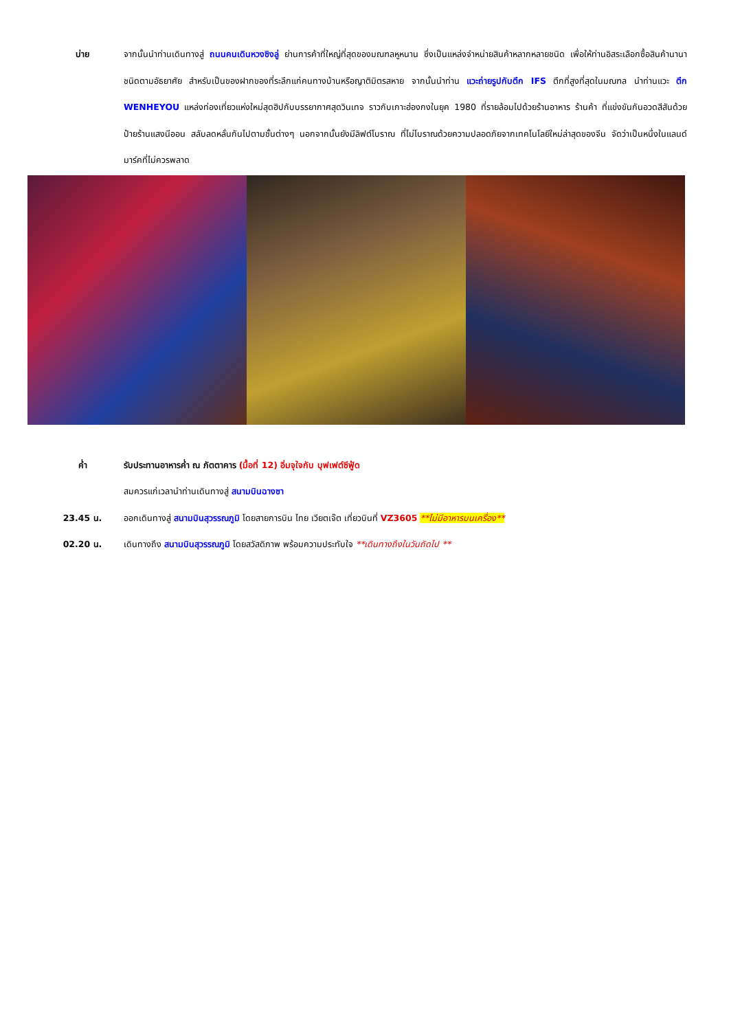บ่าย จากนั้นนำท่านเดินทางสู่ ถนนคนเดินหวงซิงลู่ ย่านการค้าที่ใหญ่ที่สุดของมณฑลหูหนาน ซึ่งเป็นแหล่งจำหน่ายสินค้าหลากหลายชนิด เพื่อให้ท่านอิสระเลือกซื้อสินค้านานาชนิดตามอัธยาศัย สำหรับเป็นของฝากของที่ระลึกแก่คนทางบ้านหรือญาติมิตรสหาย จากนั้นนำท่าน แวะถ่ายรูปกับตึก IFS ตึกที่สูงที่สุดในมณฑล นำท่านแวะ ตึก WENHEYOU แหล่งท่องเที่ยวแห่งใหม่สุดฮิปกับบรรยากาศสุดวินเทจ ราวกับเกาะฮ่องกงในยุค 1980 ที่รายล้อมไปด้วยร้านอาหาร ร้านค้า ที่แข่งขันกันอวดสีสันด้วยป้ายร้านแสงนีออน สลับลดหลั่นกันไปตามชั้นต่างๆ นอกจากนั้นยังมีลิฟต์โบราณ ที่ไม่โบราณด้วยความปลอดภัยจากเทคโนโลยีใหม่ล่าสุดของจีน จัดว่าเป็นหนึ่งในแลนด์มาร์คที่ไม่ควรพลาด
ค่ำ รับประทานอาหารค่ำ ณ ภัตตาคาร (มื้อที่ 12) อิ่มจุใจกับ บุฟเฟต์ซีฟู้ด
สมควรแก่เวลานำท่านเดินทางสู่ สนามบินฉางซา
23.45 น. ออกเดินทางสู่ สนามบินสุวรรณภูมิ โดยสายการบิน ไทย เวียตเจ๊ต เที่ยวบินที่ VZ3605 **ไม่มีอาหารบนเครื่อง**
02.20 น. เดินทางถึง สนามบินสุวรรณภูมิ โดยสวัสดิภาพ พร้อมความประทับใจ **เดินทางถึงในวันถัดไป **